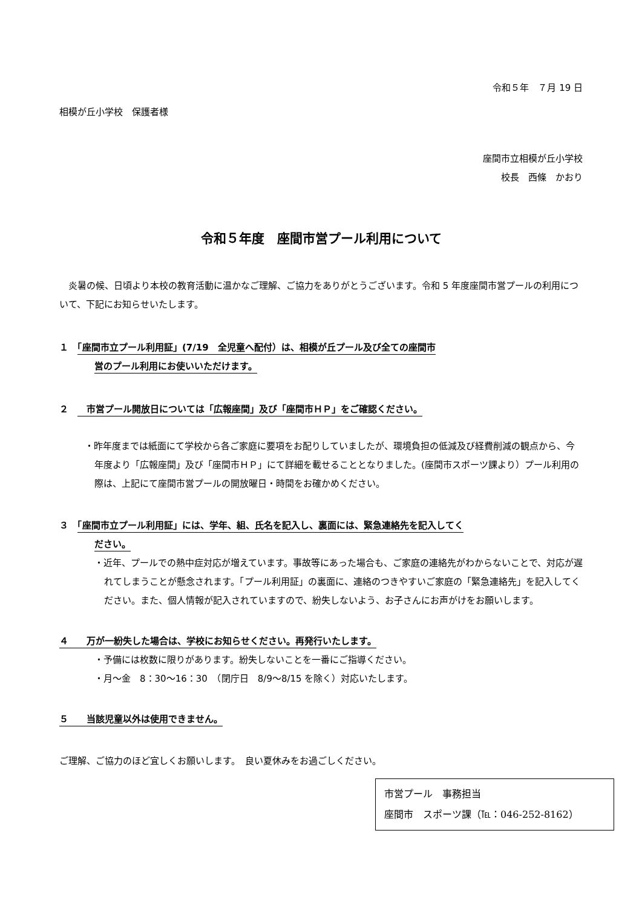令和５年　７月 19 日
相模が丘小学校　保護者様
座間市立相模が丘小学校
校長　西條　かおり
令和５年度　座間市営プール利用について
　炎暑の候、日頃より本校の教育活動に温かなご理解、ご協力をありがとうございます。令和 5 年度座間市営プールの利用について、下記にお知らせいたします。
１　「座間市立プール利用証」(7/19　全児童へ配付）は、相模が丘プール及び全ての座間市
営のプール利用にお使いいただけます。
２　　市営プール開放日については「広報座間」及び「座間市ＨＰ」をご確認ください。
・昨年度までは紙面にて学校から各ご家庭に要項をお配りしていましたが、環境負担の低減及び経費削減の観点から、今年度より「広報座間」及び「座間市ＨＰ」にて詳細を載せることとなりました。(座間市スポーツ課より）プール利用の際は、上記にて座間市営プールの開放曜日・時間をお確かめください。
３　「座間市立プール利用証」には、学年、組、氏名を記入し、裏面には、緊急連絡先を記入してく
ださい。
・近年、プールでの熱中症対応が増えています。事故等にあった場合も、ご家庭の連絡先がわからないことで、対応が遅れてしまうことが懸念されます。「プール利用証」の裏面に、連絡のつきやすいご家庭の「緊急連絡先」を記入してください。また、個人情報が記入されていますので、紛失しないよう、お子さんにお声がけをお願いします。
４　　万が一紛失した場合は、学校にお知らせください。再発行いたします。
・予備には枚数に限りがあります。紛失しないことを一番にご指導ください。
・月～金　8：30～16：30　（閉庁日　8/9～8/15 を除く）対応いたします。
５　　当該児童以外は使用できません。
ご理解、ご協力のほど宜しくお願いします。　良い夏休みをお過ごしください。
市営プール　事務担当
座間市　スポーツ課（℡：046-252-8162）